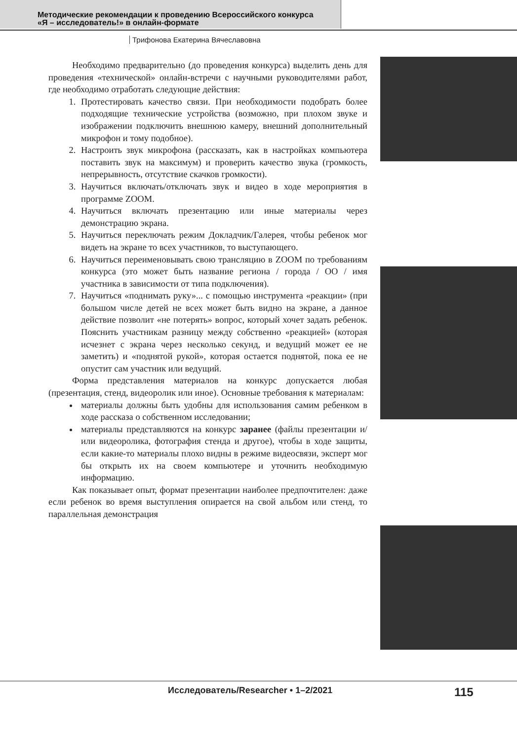Методические рекомендации к проведению Всероссийского конкурса
«Я – исследователь!» в онлайн-формате
Трифонова Екатерина Вячеславовна
Необходимо предварительно (до проведения конкурса) выделить день для проведения «технической» онлайн-встречи с научными руководителями работ, где необходимо отработать следующие действия:
1. Протестировать качество связи. При необходимости подобрать более подходящие технические устройства (возможно, при плохом звуке и изображении подключить внешнюю камеру, внешний дополнительный микрофон и тому подобное).
2. Настроить звук микрофона (рассказать, как в настройках компьютера поставить звук на максимум) и проверить качество звука (громкость, непрерывность, отсутствие скачков громкости).
3. Научиться включать/отключать звук и видео в ходе мероприятия в программе ZOOM.
4. Научиться включать презентацию или иные материалы через демонстрацию экрана.
5. Научиться переключать режим Докладчик/Галерея, чтобы ребенок мог видеть на экране то всех участников, то выступающего.
6. Научиться переименовывать свою трансляцию в ZOOM по требованиям конкурса (это может быть название региона / города / ОО / имя участника в зависимости от типа подключения).
7. Научиться «поднимать руку»... с помощью инструмента «реакции» (при большом числе детей не всех может быть видно на экране, а данное действие позволит «не потерять» вопрос, который хочет задать ребенок. Пояснить участникам разницу между собственно «реакцией» (которая исчезнет с экрана через несколько секунд, и ведущий может ее не заметить) и «поднятой рукой», которая остается поднятой, пока ее не опустит сам участник или ведущий.
Форма представления материалов на конкурс допускается любая (презентация, стенд, видеоролик или иное). Основные требования к материалам:
материалы должны быть удобны для использования самим ребенком в ходе рассказа о собственном исследовании;
материалы представляются на конкурс заранее (файлы презентации и/или видеоролика, фотография стенда и другое), чтобы в ходе защиты, если какие-то материалы плохо видны в режиме видеосвязи, эксперт мог бы открыть их на своем компьютере и уточнить необходимую информацию.
Как показывает опыт, формат презентации наиболее предпочтителен: даже если ребенок во время выступления опирается на свой альбом или стенд, то параллельная демонстрация
Исследователь/Researcher • 1–2/2021 115